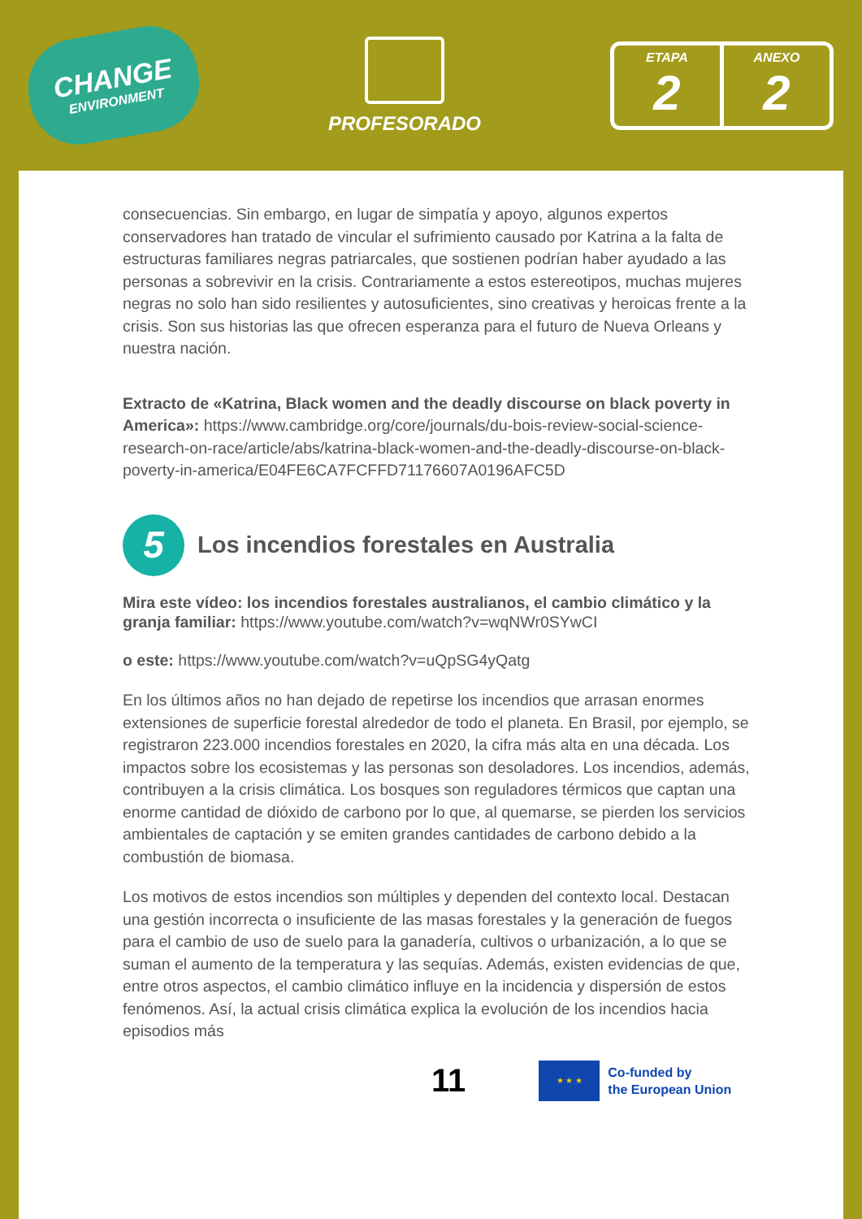CHANGE
ENVIRONMENT
PROFESORADO
ETAPA
2
ANEXO
2
consecuencias. Sin embargo, en lugar de simpatía y apoyo, algunos expertos conservadores han tratado de vincular el sufrimiento causado por Katrina a la falta de estructuras familiares negras patriarcales, que sostienen podrían haber ayudado a las personas a sobrevivir en la crisis. Contrariamente a estos estereotipos, muchas mujeres negras no solo han sido resilientes y autosuficientes, sino creativas y heroicas frente a la crisis. Son sus historias las que ofrecen esperanza para el futuro de Nueva Orleans y nuestra nación.
Extracto de «Katrina, Black women and the deadly discourse on black poverty in America»: https://www.cambridge.org/core/journals/du-bois-review-social-science-research-on-race/article/abs/katrina-black-women-and-the-deadly-discourse-on-black-poverty-in-america/E04FE6CA7FCFFD71176607A0196AFC5D
5 Los incendios forestales en Australia
Mira este vídeo: los incendios forestales australianos, el cambio climático y la granja familiar: https://www.youtube.com/watch?v=wqNWr0SYwCI
o este: https://www.youtube.com/watch?v=uQpSG4yQatg
En los últimos años no han dejado de repetirse los incendios que arrasan enormes extensiones de superficie forestal alrededor de todo el planeta. En Brasil, por ejemplo, se registraron 223.000 incendios forestales en 2020, la cifra más alta en una década. Los impactos sobre los ecosistemas y las personas son desoladores. Los incendios, además, contribuyen a la crisis climática. Los bosques son reguladores térmicos que captan una enorme cantidad de dióxido de carbono por lo que, al quemarse, se pierden los servicios ambientales de captación y se emiten grandes cantidades de carbono debido a la combustión de biomasa.
Los motivos de estos incendios son múltiples y dependen del contexto local. Destacan una gestión incorrecta o insuficiente de las masas forestales y la generación de fuegos para el cambio de uso de suelo para la ganadería, cultivos o urbanización, a lo que se suman el aumento de la temperatura y las sequías. Además, existen evidencias de que, entre otros aspectos, el cambio climático influye en la incidencia y dispersión de estos fenómenos. Así, la actual crisis climática explica la evolución de los incendios hacia episodios más
11
★ ★ ★
Co-funded by
the European Union